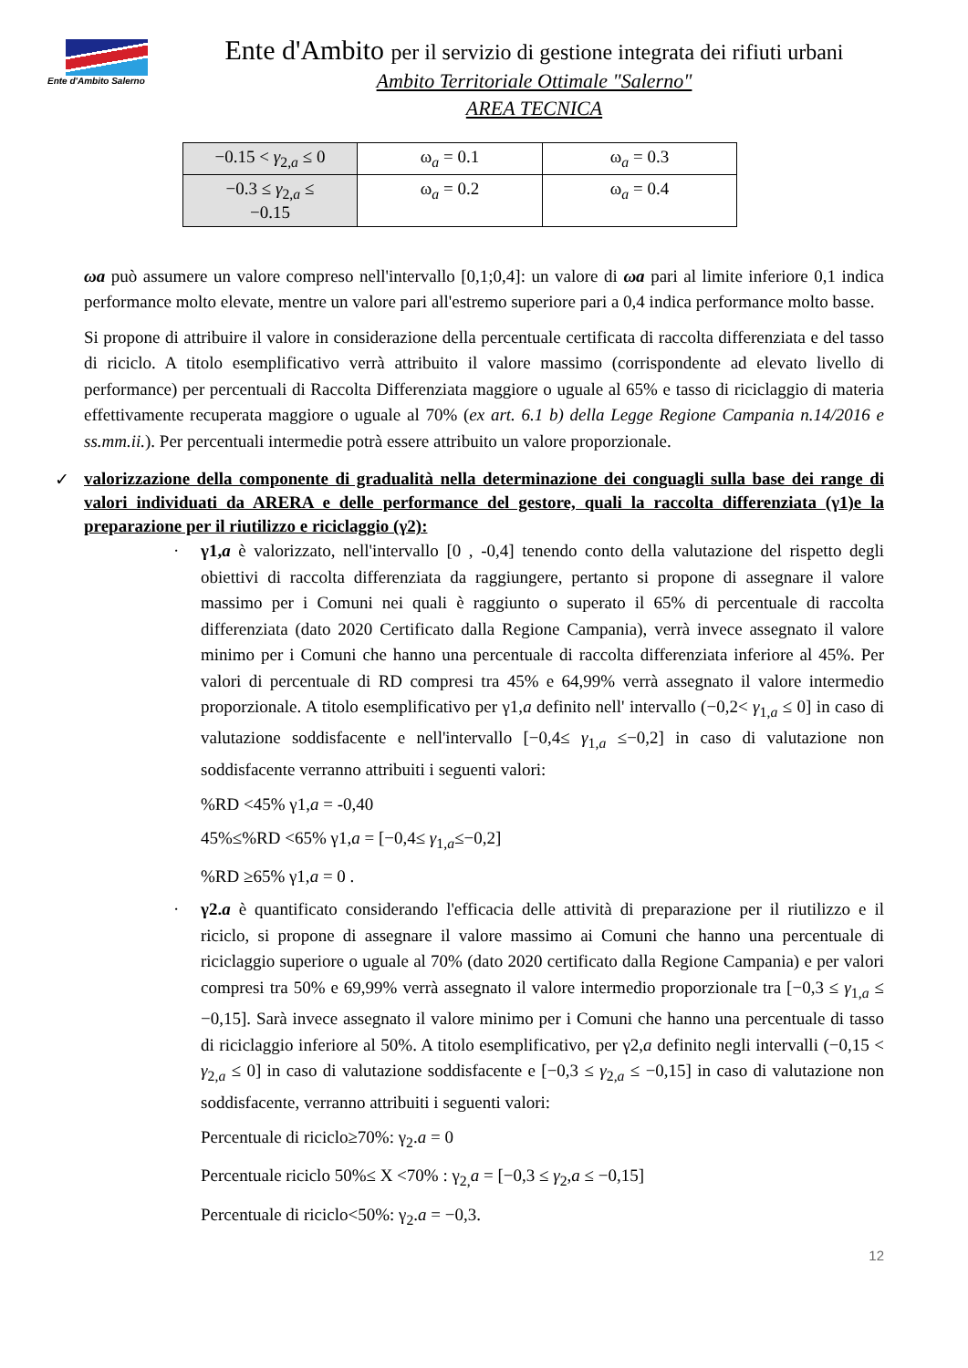Ente d'Ambito Salerno
Ente d'Ambito per il servizio di gestione integrata dei rifiuti urbani
Ambito Territoriale Ottimale "Salerno"
AREA TECNICA
| −0.15 < γ<sub>2,a</sub> ≤ 0 | ω<sub>a</sub> = 0.1 | ω<sub>a</sub> = 0.3 |
| −0.3 ≤ γ<sub>2,a</sub> ≤ −0.15 | ω<sub>a</sub> = 0.2 | ω<sub>a</sub> = 0.4 |
ωa può assumere un valore compreso nell'intervallo [0,1;0,4]: un valore di ωa pari al limite inferiore 0,1 indica performance molto elevate, mentre un valore pari all'estremo superiore pari a 0,4 indica performance molto basse.
Si propone di attribuire il valore in considerazione della percentuale certificata di raccolta differenziata e del tasso di riciclo. A titolo esemplificativo verrà attribuito il valore massimo (corrispondente ad elevato livello di performance) per percentuali di Raccolta Differenziata maggiore o uguale al 65% e tasso di riciclaggio di materia effettivamente recuperata maggiore o uguale al 70% (ex art. 6.1 b) della Legge Regione Campania n.14/2016 e ss.mm.ii.). Per percentuali intermedie potrà essere attribuito un valore proporzionale.
✓ valorizzazione della componente di gradualità nella determinazione dei conguagli sulla base dei range di valori individuati da ARERA e delle performance del gestore, quali la raccolta differenziata (γ1)e la preparazione per il riutilizzo e riciclaggio (γ2):
· γ1,a è valorizzato, nell'intervallo [0 , -0,4] tenendo conto della valutazione del rispetto degli obiettivi di raccolta differenziata da raggiungere, pertanto si propone di assegnare il valore massimo per i Comuni nei quali è raggiunto o superato il 65% di percentuale di raccolta differenziata (dato 2020 Certificato dalla Regione Campania), verrà invece assegnato il valore minimo per i Comuni che hanno una percentuale di raccolta differenziata inferiore al 45%. Per valori di percentuale di RD compresi tra 45% e 64,99% verrà assegnato il valore intermedio proporzionale. A titolo esemplificativo per γ1,a definito nell' intervallo (−0,2< γ<sub>1,a</sub> ≤ 0] in caso di valutazione soddisfacente e nell'intervallo [−0,4≤ γ<sub>1,a</sub> ≤−0,2] in caso di valutazione non soddisfacente verranno attribuiti i seguenti valori:
%RD <45% γ1,a = -0,40
45%≤%RD <65% γ1,a = [−0,4≤ γ<sub>1,a</sub>≤−0,2]
%RD ≥65% γ1,a = 0 .
· γ2.a è quantificato considerando l'efficacia delle attività di preparazione per il riutilizzo e il riciclo, si propone di assegnare il valore massimo ai Comuni che hanno una percentuale di riciclaggio superiore o uguale al 70% (dato 2020 certificato dalla Regione Campania) e per valori compresi tra 50% e 69,99% verrà assegnato il valore intermedio proporzionale tra [−0,3 ≤ γ<sub>1,a</sub> ≤ −0,15]. Sarà invece assegnato il valore minimo per i Comuni che hanno una percentuale di tasso di riciclaggio inferiore al 50%. A titolo esemplificativo, per γ2,a definito negli intervalli (−0,15 < γ<sub>2,a</sub> ≤ 0] in caso di valutazione soddisfacente e [−0,3 ≤ γ<sub>2,a</sub> ≤ −0,15] in caso di valutazione non soddisfacente, verranno attribuiti i seguenti valori:
Percentuale di riciclo≥70%: γ<sub>2</sub>.a = 0
Percentuale riciclo 50%≤ X <70% : γ<sub>2,</sub>a = [−0,3 ≤ γ<sub>2</sub>,a ≤ −0,15]
Percentuale di riciclo<50%: γ<sub>2</sub>.a = −0,3.
12